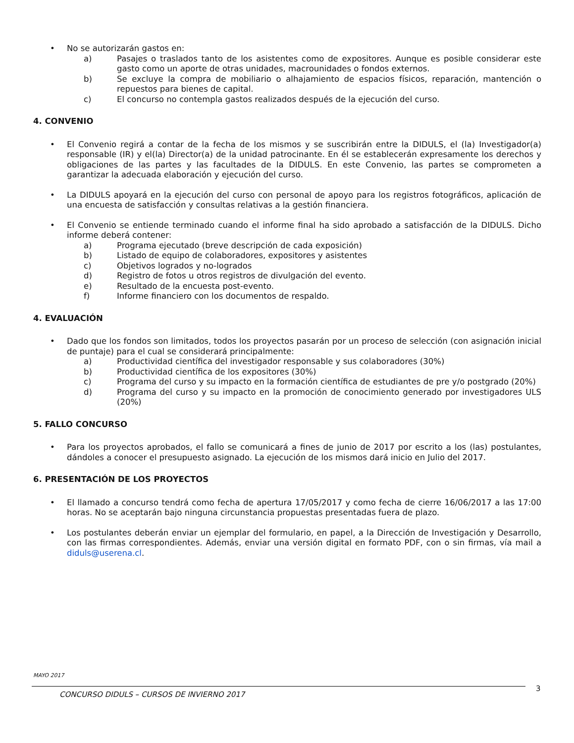• No se autorizarán gastos en:
a) Pasajes o traslados tanto de los asistentes como de expositores. Aunque es posible considerar este gasto como un aporte de otras unidades, macrounidades o fondos externos.
b) Se excluye la compra de mobiliario o alhajamiento de espacios físicos, reparación, mantención o repuestos para bienes de capital.
c) El concurso no contempla gastos realizados después de la ejecución del curso.
4. CONVENIO
• El Convenio regirá a contar de la fecha de los mismos y se suscribirán entre la DIDULS, el (la) Investigador(a) responsable (IR) y el(la) Director(a) de la unidad patrocinante. En él se establecerán expresamente los derechos y obligaciones de las partes y las facultades de la DIDULS. En este Convenio, las partes se comprometen a garantizar la adecuada elaboración y ejecución del curso.
• La DIDULS apoyará en la ejecución del curso con personal de apoyo para los registros fotográficos, aplicación de una encuesta de satisfacción y consultas relativas a la gestión financiera.
• El Convenio se entiende terminado cuando el informe final ha sido aprobado a satisfacción de la DIDULS. Dicho informe deberá contener:
a) Programa ejecutado (breve descripción de cada exposición)
b) Listado de equipo de colaboradores, expositores y asistentes
c) Objetivos logrados y no-logrados
d) Registro de fotos u otros registros de divulgación del evento.
e) Resultado de la encuesta post-evento.
f) Informe financiero con los documentos de respaldo.
4. EVALUACIÓN
• Dado que los fondos son limitados, todos los proyectos pasarán por un proceso de selección (con asignación inicial de puntaje) para el cual se considerará principalmente:
a) Productividad científica del investigador responsable y sus colaboradores (30%)
b) Productividad científica de los expositores (30%)
c) Programa del curso y su impacto en la formación científica de estudiantes de pre y/o postgrado (20%)
d) Programa del curso y su impacto en la promoción de conocimiento generado por investigadores ULS (20%)
5. FALLO CONCURSO
• Para los proyectos aprobados, el fallo se comunicará a fines de junio de 2017 por escrito a los (las) postulantes, dándoles a conocer el presupuesto asignado. La ejecución de los mismos dará inicio en Julio del 2017.
6. PRESENTACIÓN DE LOS PROYECTOS
• El llamado a concurso tendrá como fecha de apertura 17/05/2017 y como fecha de cierre 16/06/2017 a las 17:00 horas. No se aceptarán bajo ninguna circunstancia propuestas presentadas fuera de plazo.
• Los postulantes deberán enviar un ejemplar del formulario, en papel, a la Dirección de Investigación y Desarrollo, con las firmas correspondientes. Además, enviar una versión digital en formato PDF, con o sin firmas, vía mail a diduls@userena.cl.
MAYO 2017
CONCURSO DIDULS – CURSOS DE INVIERNO 2017
3